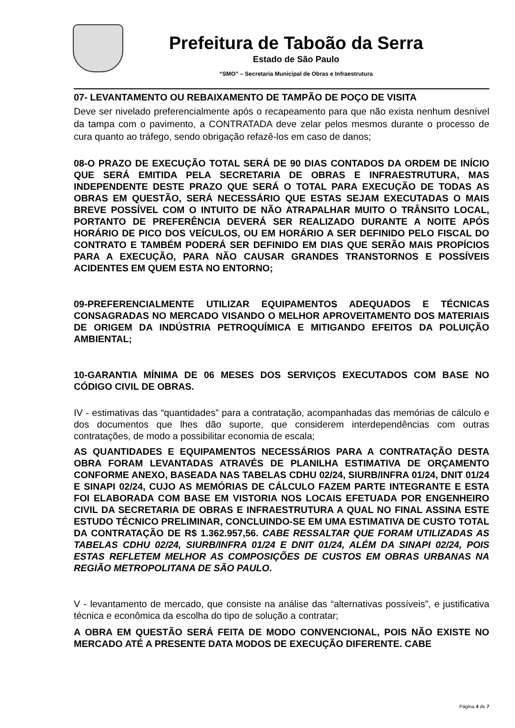Prefeitura de Taboão da Serra
Estado de São Paulo
“SMO” – Secretaria Municipal de Obras e Infraestrutura
07- LEVANTAMENTO OU REBAIXAMENTO DE TAMPÃO DE POÇO DE VISITA
Deve ser nivelado preferencialmente após o recapeamento para que não exista nenhum desnível da tampa com o pavimento, a CONTRATADA deve zelar pelos mesmos durante o processo de cura quanto ao tráfego, sendo obrigação refazê-los em caso de danos;
08-O PRAZO DE EXECUÇÃO TOTAL SERÁ DE 90 DIAS CONTADOS DA ORDEM DE INÍCIO QUE SERÁ EMITIDA PELA SECRETARIA DE OBRAS E INFRAESTRUTURA, MAS INDEPENDENTE DESTE PRAZO QUE SERÁ O TOTAL PARA EXECUÇÃO DE TODAS AS OBRAS EM QUESTÃO, SERÁ NECESSÁRIO QUE ESTAS SEJAM EXECUTADAS O MAIS BREVE POSSÍVEL COM O INTUITO DE NÃO ATRAPALHAR MUITO O TRÂNSITO LOCAL, PORTANTO DE PREFERÊNCIA DEVERÁ SER REALIZADO DURANTE A NOITE APÓS HORÁRIO DE PICO DOS VEÍCULOS, OU EM HORÁRIO A SER DEFINIDO PELO FISCAL DO CONTRATO E TAMBÉM PODERÁ SER DEFINIDO EM DIAS QUE SERÃO MAIS PROPÍCIOS PARA A EXECUÇÃO, PARA NÃO CAUSAR GRANDES TRANSTORNOS E POSSÍVEIS ACIDENTES EM QUEM ESTA NO ENTORNO;
09-PREFERENCIALMENTE UTILIZAR EQUIPAMENTOS ADEQUADOS E TÉCNICAS CONSAGRADAS NO MERCADO VISANDO O MELHOR APROVEITAMENTO DOS MATERIAIS DE ORIGEM DA INDÚSTRIA PETROQUÍMICA E MITIGANDO EFEITOS DA POLUIÇÃO AMBIENTAL;
10-GARANTIA MÍNIMA DE 06 MESES DOS SERVIÇOS EXECUTADOS COM BASE NO CÓDIGO CIVIL DE OBRAS.
IV - estimativas das “quantidades” para a contratação, acompanhadas das memórias de cálculo e dos documentos que lhes dão suporte, que considerem interdependências com outras contratações, de modo a possibilitar economia de escala;
AS QUANTIDADES E EQUIPAMENTOS NECESSÁRIOS PARA A CONTRATAÇÃO DESTA OBRA FORAM LEVANTADAS ATRAVÉS DE PLANILHA ESTIMATIVA DE ORÇAMENTO CONFORME ANEXO, BASEADA NAS TABELAS CDHU 02/24, SIURB/INFRA 01/24, DNIT 01/24 E SINAPI 02/24, CUJO AS MEMÓRIAS DE CÁLCULO FAZEM PARTE INTEGRANTE E ESTA FOI ELABORADA COM BASE EM VISTORIA NOS LOCAIS EFETUADA POR ENGENHEIRO CIVIL DA SECRETARIA DE OBRAS E INFRAESTRUTURA A QUAL NO FINAL ASSINA ESTE ESTUDO TÉCNICO PRELIMINAR, CONCLUINDO-SE EM UMA ESTIMATIVA DE CUSTO TOTAL DA CONTRATAÇÃO DE R$ 1.362.957,56. CABE RESSALTAR QUE FORAM UTILIZADAS AS TABELAS CDHU 02/24, SIURB/INFRA 01/24 E DNIT 01/24, ALÉM DA SINAPI 02/24, POIS ESTAS REFLETEM MELHOR AS COMPOSIÇÕES DE CUSTOS EM OBRAS URBANAS NA REGIÃO METROPOLITANA DE SÃO PAULO.
V - levantamento de mercado, que consiste na análise das “alternativas possíveis”, e justificativa técnica e econômica da escolha do tipo de solução a contratar;
A OBRA EM QUESTÃO SERÁ FEITA DE MODO CONVENCIONAL, POIS NÃO EXISTE NO MERCADO ATÉ A PRESENTE DATA MODOS DE EXECUÇÃO DIFERENTE. CABE
Página 4 de 7